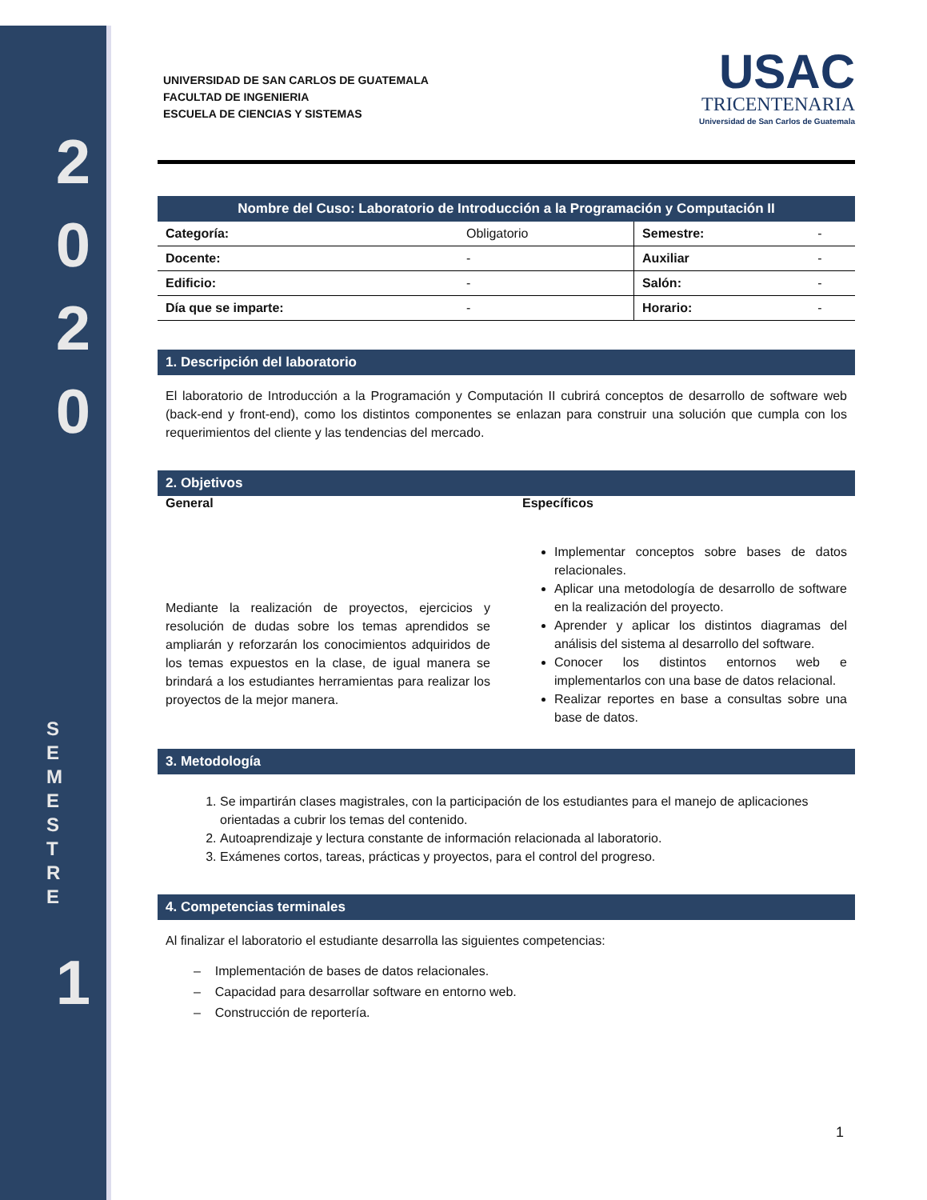2
0
2
0
S
E
M
E
S
T
R
E
1
UNIVERSIDAD DE SAN CARLOS DE GUATEMALA
FACULTAD DE INGENIERIA
ESCUELA DE CIENCIAS Y SISTEMAS
USAC
TRICENTENARIA
Universidad de San Carlos de Guatemala
| Nombre del Cuso: Laboratorio de Introducción a la Programación y Computación II | | | |
| --- | --- | --- | --- |
| Categoría: | Obligatorio | Semestre: | - |
| Docente: | - | Auxiliar | - |
| Edificio: | - | Salón: | - |
| Día que se imparte: | - | Horario: | - |
1. Descripción del laboratorio
El laboratorio de Introducción a la Programación y Computación II cubrirá conceptos de desarrollo de software web (back-end y front-end), como los distintos componentes se enlazan para construir una solución que cumpla con los requerimientos del cliente y las tendencias del mercado.
2. Objetivos
General
Mediante la realización de proyectos, ejercicios y resolución de dudas sobre los temas aprendidos se ampliarán y reforzarán los conocimientos adquiridos de los temas expuestos en la clase, de igual manera se brindará a los estudiantes herramientas para realizar los proyectos de la mejor manera.
Específicos
Implementar conceptos sobre bases de datos relacionales.
Aplicar una metodología de desarrollo de software en la realización del proyecto.
Aprender y aplicar los distintos diagramas del análisis del sistema al desarrollo del software.
Conocer los distintos entornos web e implementarlos con una base de datos relacional.
Realizar reportes en base a consultas sobre una base de datos.
3. Metodología
1. Se impartirán clases magistrales, con la participación de los estudiantes para el manejo de aplicaciones orientadas a cubrir los temas del contenido.
2. Autoaprendizaje y lectura constante de información relacionada al laboratorio.
3. Exámenes cortos, tareas, prácticas y proyectos, para el control del progreso.
4. Competencias terminales
Al finalizar el laboratorio el estudiante desarrolla las siguientes competencias:
– Implementación de bases de datos relacionales.
– Capacidad para desarrollar software en entorno web.
– Construcción de reportería.
1